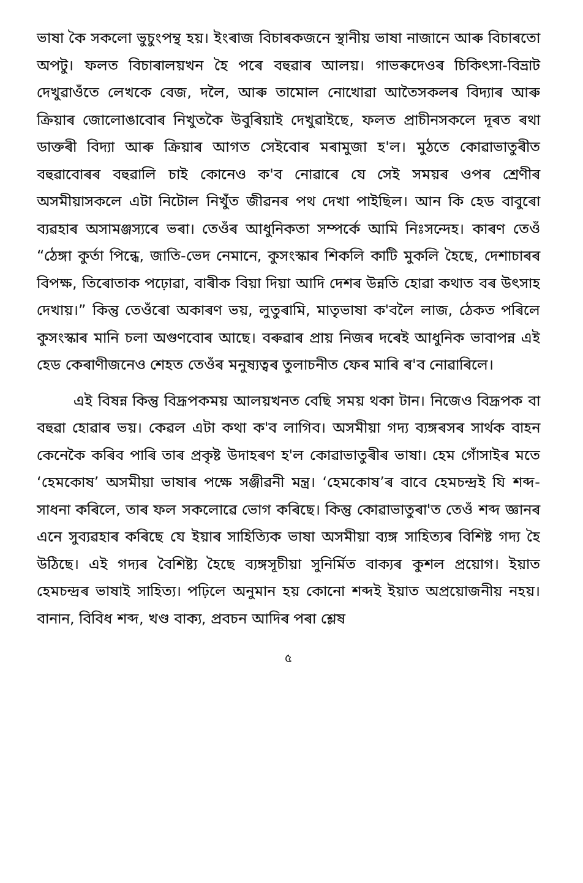ভাষা কৈ সকলো ভুচুংপন্থ হয়। ইংৰাজ বিচাৰকজনে স্থানীয় ভাষা নাজানে আৰু বিচাৰতো অপটু। ফলত বিচাৰালয়খন হৈ পৰে বহুৱাৰ আলয়। গাভৰুদেওৰ চিকিৎসা-বিভ্ৰাট দেখুৱাওঁতে লেখকে বেজ, দলৈ, আৰু তামোল নোখোৱা আতৈসকলৰ বিদ্যাৰ আৰু ক্ৰিয়াৰ জোলোঙাবোৰ নিখুতকৈ উবুৰিয়াই দেখুৱাইছে, ফলত প্ৰাচীনসকলে দূৰত ৰথা ডাক্তৰী বিদ্যা আৰু ক্ৰিয়াৰ আগত সেইবোৰ মৰামুজা হ'ল। মুঠতে কোৱাভাতুৰীত বহুৱাবোৰৰ বহুৱালি চাই কোনেও ক'ব নোৱাৰে যে সেই সময়ৰ ওপৰ শ্ৰেণীৰ অসমীয়াসকলে এটা নিটোল নিখুঁত জীৱনৰ পথ দেখা পাইছিল। আন কি হেড বাবুৰো ব্যৱহাৰ অসামঞ্জস্যৰে ভৰা। তেওঁৰ আধুনিকতা সম্পৰ্কে আমি নিঃসন্দেহ। কাৰণ তেওঁ “ঠেঙ্গা কুৰ্তা পিন্ধে, জাতি-ভেদ নেমানে, কুসংস্কাৰ শিকলি কাটি মুকলি হৈছে, দেশাচাৰৰ বিপক্ষ, তিৰোতাক পঢ়োৱা, বাৰীক বিয়া দিয়া আদি দেশৰ উন্নতি হোৱা কথাত বৰ উৎসাহ দেখায়।” কিন্তু তেওঁৰো অকাৰণ ভয়, লুতুৰামি, মাতৃভাষা ক'বলৈ লাজ, ঠেকত পৰিলে কুসংস্কাৰ মানি চলা অগুণবোৰ আছে। বৰুৱাৰ প্ৰায় নিজৰ দৰেই আধুনিক ভাবাপন্ন এই হেড কেৰাণীজনেও শেহত তেওঁৰ মনুষ্যত্বৰ তুলাচনীত ফেৰ মাৰি ৰ'ব নোৱাৰিলে।
এই বিষন্ন কিন্তু বিদ্রূপকময় আলয়খনত বেছি সময় থকা টান। নিজেও বিদ্রূপক বা বহুৱা হোৱাৰ ভয়। কেৱল এটা কথা ক'ব লাগিব। অসমীয়া গদ্য ব্যঙ্গৰসৰ সাৰ্থক বাহন কেনেকৈ কৰিব পাৰি তাৰ প্ৰকৃষ্ট উদাহৰণ হ'ল কোৱাভাতুৰীৰ ভাষা। হেম গোঁসাইৰ মতে ‘হেমকোষ’ অসমীয়া ভাষাৰ পক্ষে সঞ্জীৱনী মন্ত্ৰ। ‘হেমকোষ’ৰ বাবে হেমচন্দ্ৰই যি শব্দ-সাধনা কৰিলে, তাৰ ফল সকলোৱে ভোগ কৰিছে। কিন্তু কোৱাভাতুৰা'ত তেওঁ শব্দ জ্ঞানৰ এনে সুব্যৱহাৰ কৰিছে যে ইয়াৰ সাহিত্যিক ভাষা অসমীয়া ব্যঙ্গ সাহিত্যৰ বিশিষ্ট গদ্য হৈ উঠিছে। এই গদ্যৰ বৈশিষ্ট্য হৈছে ব্যঙ্গসূচীয়া সুনিৰ্মিত বাক্যৰ কুশল প্ৰয়োগ। ইয়াত হেমচন্দ্ৰৰ ভাষাই সাহিত্য। পঢ়িলে অনুমান হয় কোনো শব্দই ইয়াত অপ্ৰয়োজনীয় নহয়। বানান, বিবিধ শব্দ, খণ্ড বাক্য, প্ৰবচন আদিৰ পৰা শ্লেষ
৫